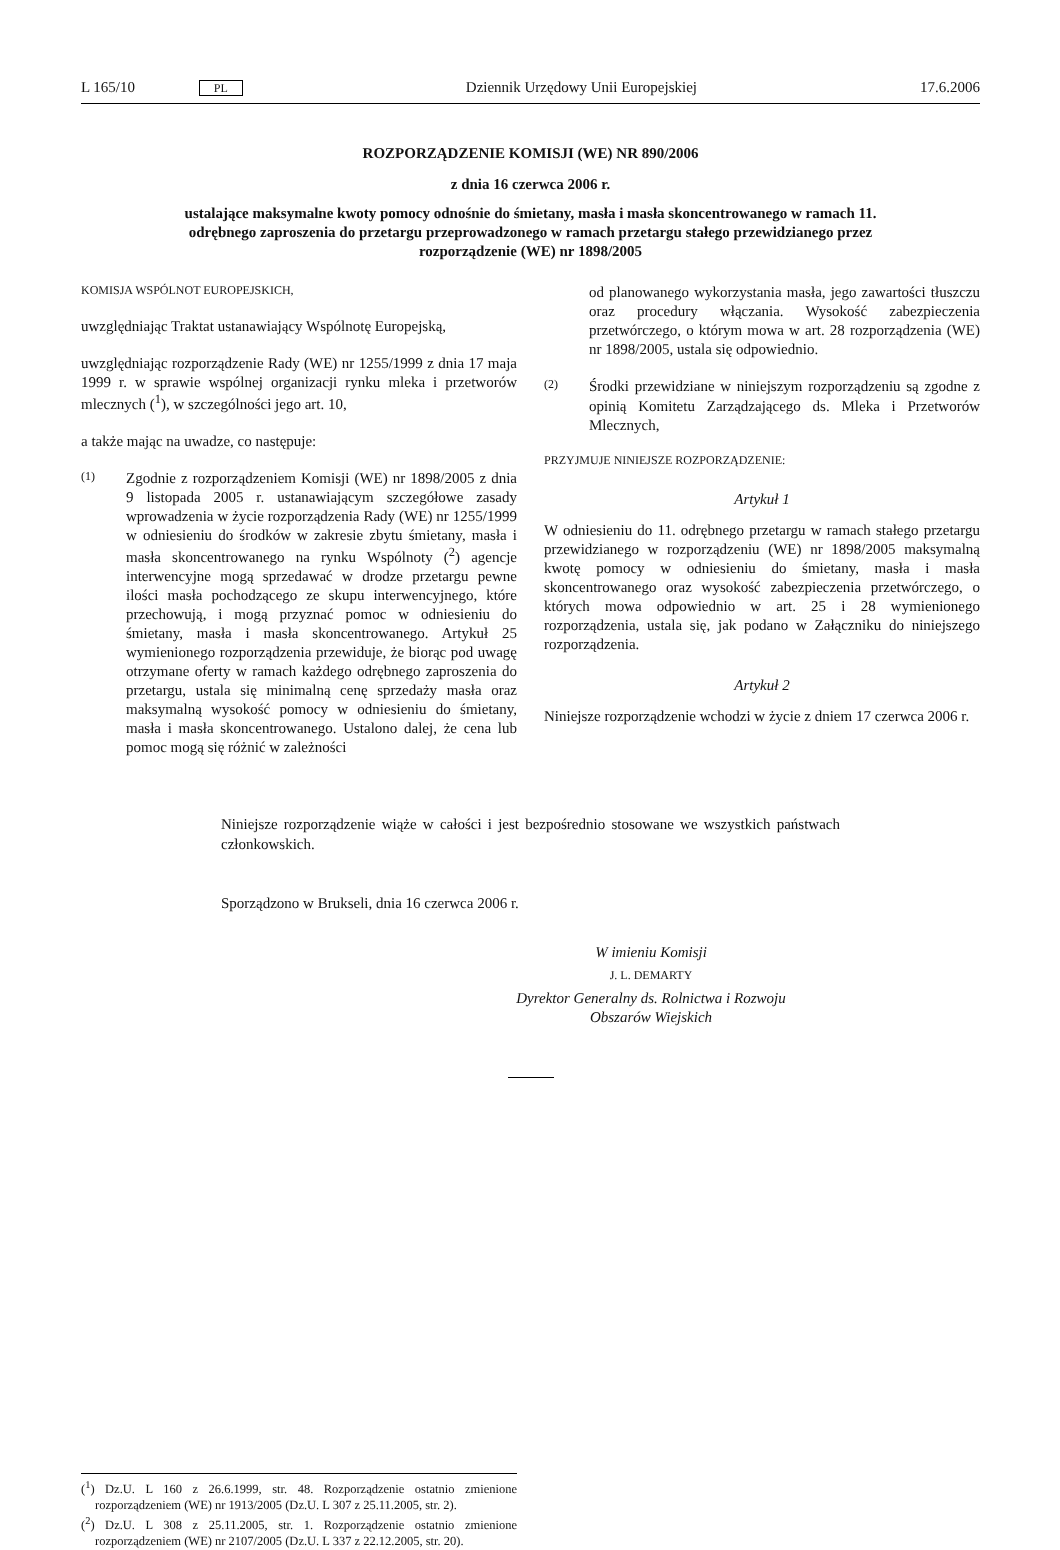L 165/10 PL Dziennik Urzędowy Unii Europejskiej 17.6.2006
ROZPORZĄDZENIE KOMISJI (WE) NR 890/2006
z dnia 16 czerwca 2006 r.
ustalające maksymalne kwoty pomocy odnośnie do śmietany, masła i masła skoncentrowanego w ramach 11. odrębnego zaproszenia do przetargu przeprowadzonego w ramach przetargu stałego przewidzianego przez rozporządzenie (WE) nr 1898/2005
KOMISJA WSPÓLNOT EUROPEJSKICH,
uwzględniając Traktat ustanawiający Wspólnotę Europejską,
uwzględniając rozporządzenie Rady (WE) nr 1255/1999 z dnia 17 maja 1999 r. w sprawie wspólnej organizacji rynku mleka i przetworów mlecznych (<sup>1</sup>), w szczególności jego art. 10,
a także mając na uwadze, co następuje:
(1) Zgodnie z rozporządzeniem Komisji (WE) nr 1898/2005 z dnia 9 listopada 2005 r. ustanawiającym szczegółowe zasady wprowadzenia w życie rozporządzenia Rady (WE) nr 1255/1999 w odniesieniu do środków w zakresie zbytu śmietany, masła i masła skoncentrowanego na rynku Wspólnoty (<sup>2</sup>) agencje interwencyjne mogą sprzedawać w drodze przetargu pewne ilości masła pochodzącego ze skupu interwencyjnego, które przechowują, i mogą przyznać pomoc w odniesieniu do śmietany, masła i masła skoncentrowanego. Artykuł 25 wymienionego rozporządzenia przewiduje, że biorąc pod uwagę otrzymane oferty w ramach każdego odrębnego zaproszenia do przetargu, ustala się minimalną cenę sprzedaży masła oraz maksymalną wysokość pomocy w odniesieniu do śmietany, masła i masła skoncentrowanego. Ustalono dalej, że cena lub pomoc mogą się różnić w zależności
od planowanego wykorzystania masła, jego zawartości tłuszczu oraz procedury włączania. Wysokość zabezpieczenia przetwórczego, o którym mowa w art. 28 rozporządzenia (WE) nr 1898/2005, ustala się odpowiednio.
(2) Środki przewidziane w niniejszym rozporządzeniu są zgodne z opinią Komitetu Zarządzającego ds. Mleka i Przetworów Mlecznych,
PRZYJMUJE NINIEJSZE ROZPORZĄDZENIE:
Artykuł 1
W odniesieniu do 11. odrębnego przetargu w ramach stałego przetargu przewidzianego w rozporządzeniu (WE) nr 1898/2005 maksymalną kwotę pomocy w odniesieniu do śmietany, masła i masła skoncentrowanego oraz wysokość zabezpieczenia przetwórczego, o których mowa odpowiednio w art. 25 i 28 wymienionego rozporządzenia, ustala się, jak podano w Załączniku do niniejszego rozporządzenia.
Artykuł 2
Niniejsze rozporządzenie wchodzi w życie z dniem 17 czerwca 2006 r.
Niniejsze rozporządzenie wiąże w całości i jest bezpośrednio stosowane we wszystkich państwach członkowskich.
Sporządzono w Brukseli, dnia 16 czerwca 2006 r.
W imieniu Komisji
J. L. DEMARTY
Dyrektor Generalny ds. Rolnictwa i Rozwoju Obszarów Wiejskich
(<sup>1</sup>) Dz.U. L 160 z 26.6.1999, str. 48. Rozporządzenie ostatnio zmienione rozporządzeniem (WE) nr 1913/2005 (Dz.U. L 307 z 25.11.2005, str. 2).
(<sup>2</sup>) Dz.U. L 308 z 25.11.2005, str. 1. Rozporządzenie ostatnio zmienione rozporządzeniem (WE) nr 2107/2005 (Dz.U. L 337 z 22.12.2005, str. 20).